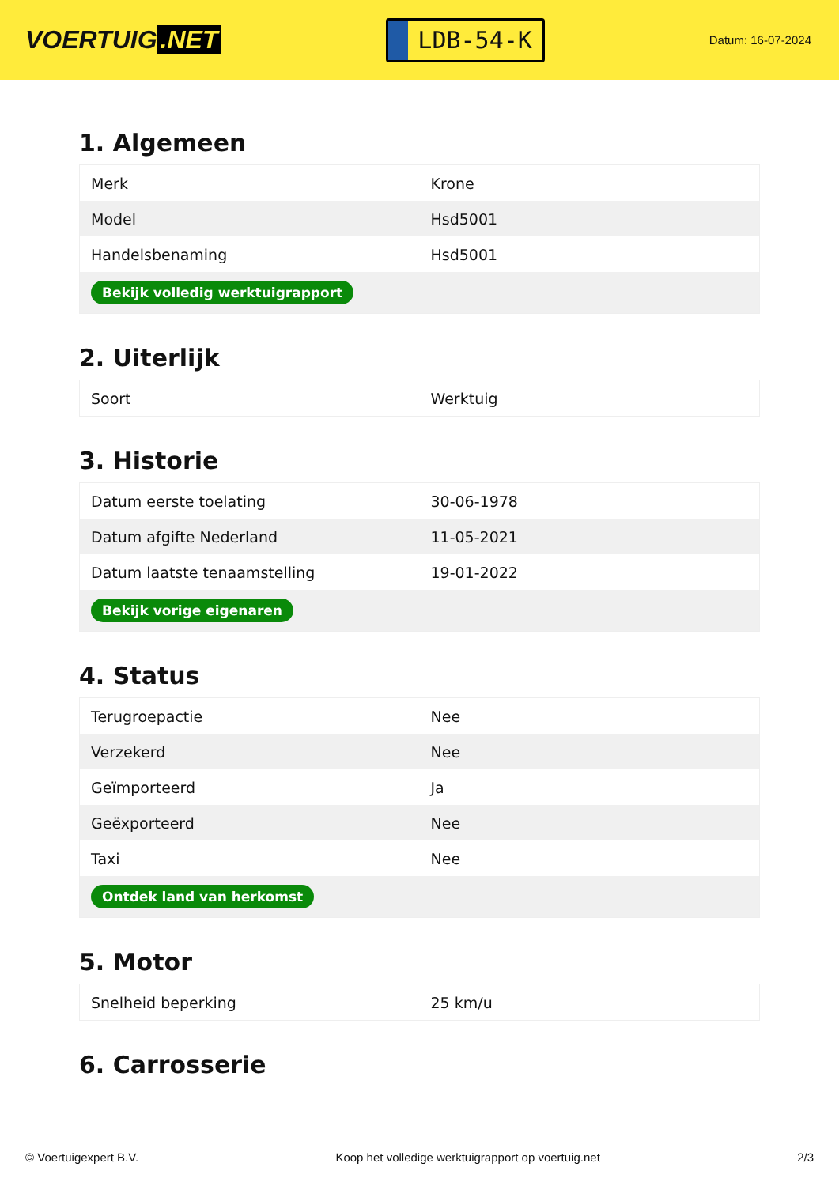VOERTUIG.NET
LDB-54-K
Datum: 16-07-2024
1. Algemeen
| Merk | Krone |
| Model | Hsd5001 |
| Handelsbenaming | Hsd5001 |
| Bekijk volledig werktuigrapport | |
2. Uiterlijk
| Soort | Werktuig |
3. Historie
| Datum eerste toelating | 30-06-1978 |
| Datum afgifte Nederland | 11-05-2021 |
| Datum laatste tenaamstelling | 19-01-2022 |
| Bekijk vorige eigenaren | |
4. Status
| Terugroepactie | Nee |
| Verzekerd | Nee |
| Geïmporteerd | Ja |
| Geëxporteerd | Nee |
| Taxi | Nee |
| Ontdek land van herkomst | |
5. Motor
| Snelheid beperking | 25 km/u |
6. Carrosserie
© Voertuigexpert B.V. Koop het volledige werktuigrapport op voertuig.net 2/3